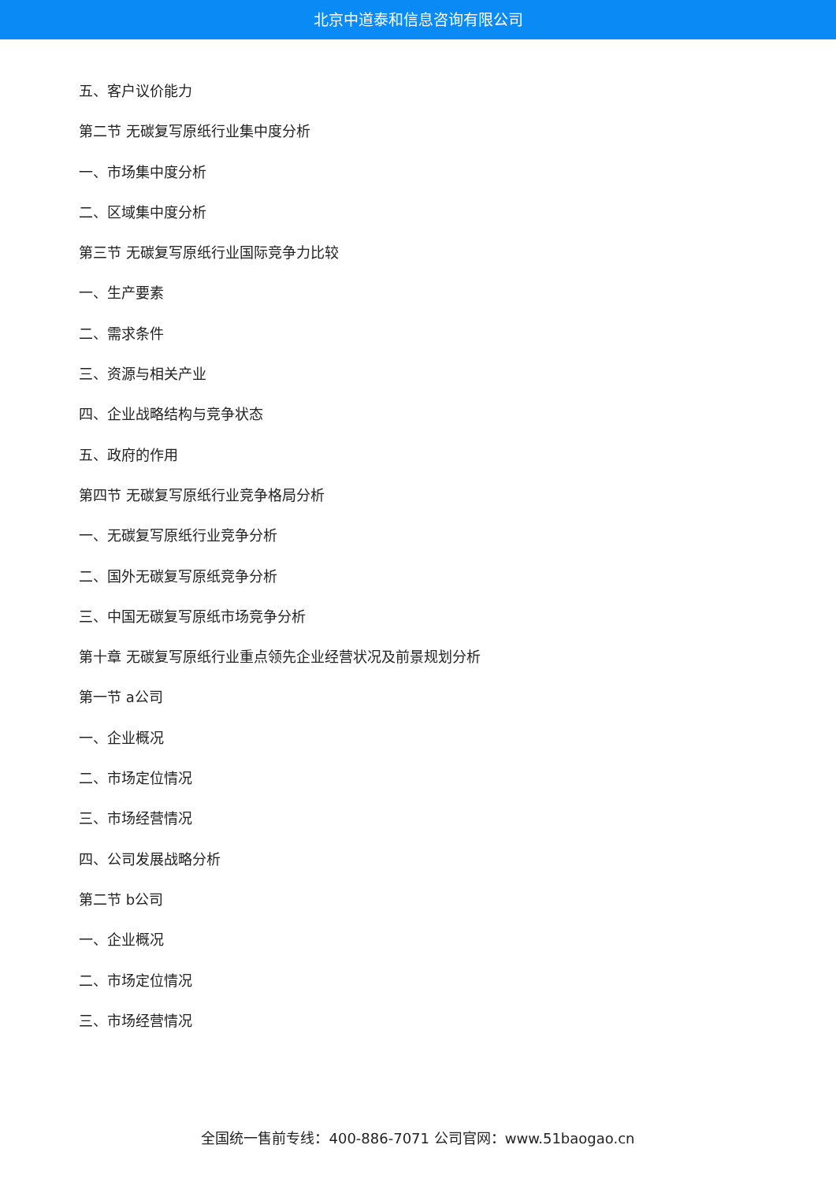北京中道泰和信息咨询有限公司
五、客户议价能力
第二节 无碳复写原纸行业集中度分析
一、市场集中度分析
二、区域集中度分析
第三节 无碳复写原纸行业国际竞争力比较
一、生产要素
二、需求条件
三、资源与相关产业
四、企业战略结构与竞争状态
五、政府的作用
第四节 无碳复写原纸行业竞争格局分析
一、无碳复写原纸行业竞争分析
二、国外无碳复写原纸竞争分析
三、中国无碳复写原纸市场竞争分析
第十章 无碳复写原纸行业重点领先企业经营状况及前景规划分析
第一节 a公司
一、企业概况
二、市场定位情况
三、市场经营情况
四、公司发展战略分析
第二节 b公司
一、企业概况
二、市场定位情况
三、市场经营情况
全国统一售前专线：400-886-7071 公司官网：www.51baogao.cn